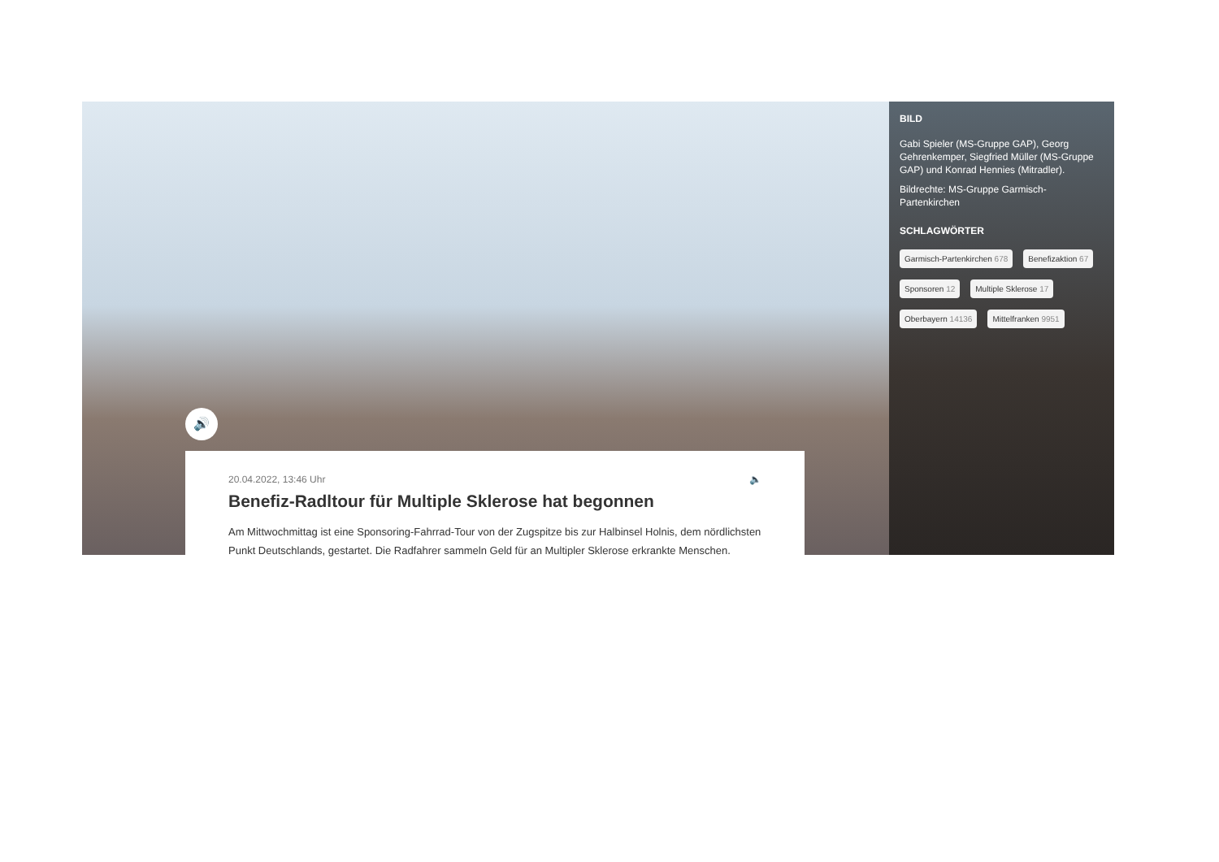🔊
BILD
Gabi Spieler (MS-Gruppe GAP), Georg Gehrenkemper, Siegfried Müller (MS-Gruppe GAP) und Konrad Hennies (Mitradler).
Bildrechte: MS-Gruppe Garmisch-Partenkirchen
SCHLAGWÖRTER
Garmisch-Partenkirchen 678
Benefizaktion 67
Sponsoren 12
Multiple Sklerose 17
Oberbayern 14136
Mittelfranken 9951
20.04.2022, 13:46 Uhr 🔈
Benefiz-Radltour für Multiple Sklerose hat begonnen
Am Mittwochmittag ist eine Sponsoring-Fahrrad-Tour von der Zugspitze bis zur Halbinsel Holnis, dem nördlichsten Punkt Deutschlands, gestartet. Die Radfahrer sammeln Geld für an Multipler Sklerose erkrankte Menschen.